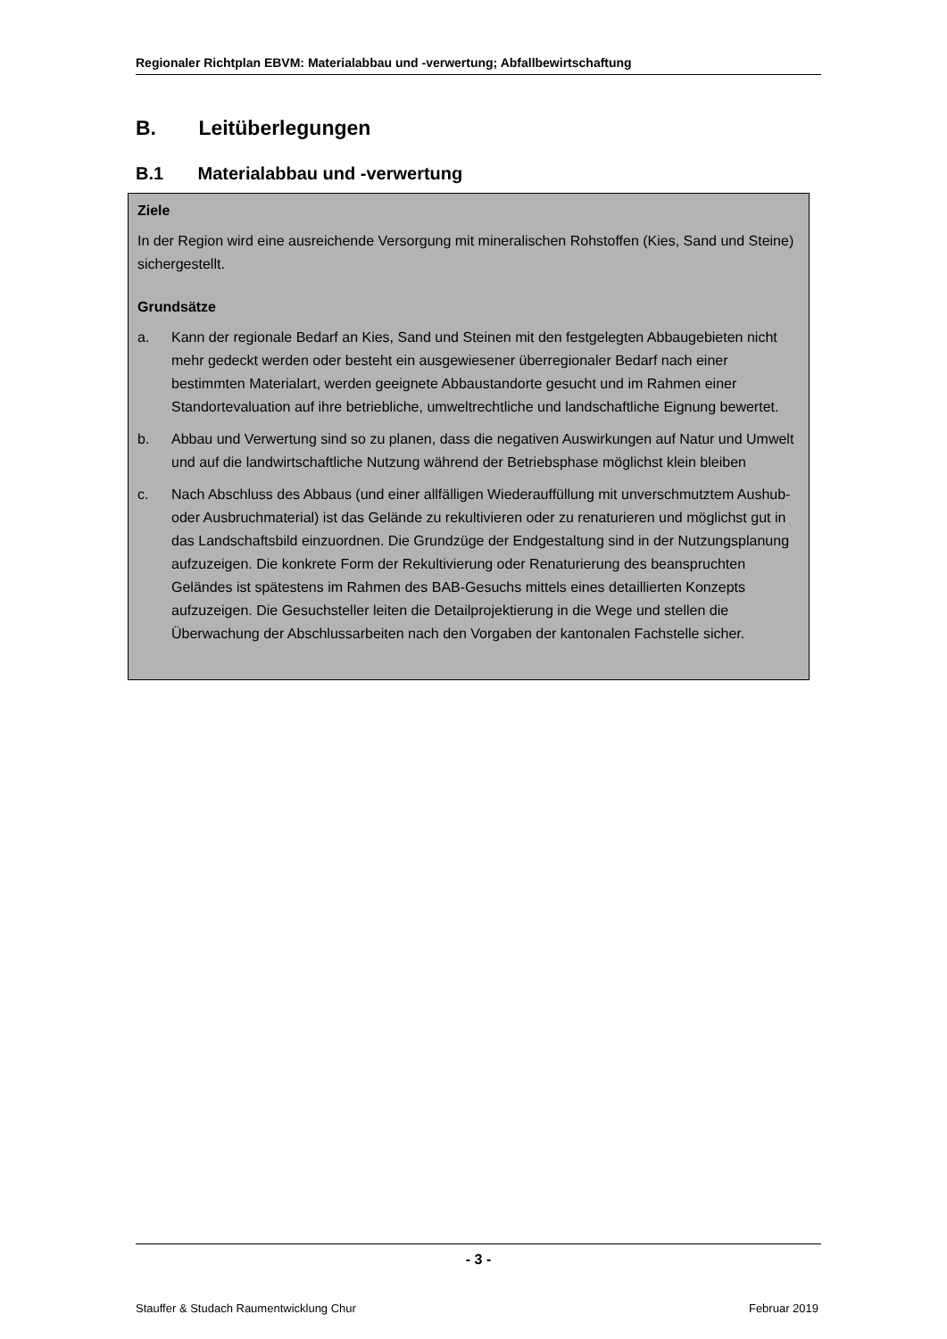Regionaler Richtplan EBVM: Materialabbau und -verwertung; Abfallbewirtschaftung
B. Leitüberlegungen
B.1 Materialabbau und -verwertung
Ziele
In der Region wird eine ausreichende Versorgung mit mineralischen Rohstoffen (Kies, Sand und Steine) sichergestellt.
Grundsätze
a. Kann der regionale Bedarf an Kies, Sand und Steinen mit den festgelegten Abbaugebieten nicht mehr gedeckt werden oder besteht ein ausgewiesener überregionaler Bedarf nach einer bestimmten Materialart, werden geeignete Abbaustandorte gesucht und im Rahmen einer Standortevaluation auf ihre betriebliche, umweltrechtliche und landschaftliche Eignung bewertet.
b. Abbau und Verwertung sind so zu planen, dass die negativen Auswirkungen auf Natur und Umwelt und auf die landwirtschaftliche Nutzung während der Betriebsphase möglichst klein bleiben
c. Nach Abschluss des Abbaus (und einer allfälligen Wiederauffüllung mit unverschmutztem Aushub- oder Ausbruchmaterial) ist das Gelände zu rekultivieren oder zu renaturieren und möglichst gut in das Landschaftsbild einzuordnen. Die Grundzüge der Endgestaltung sind in der Nutzungsplanung aufzuzeigen. Die konkrete Form der Rekultivierung oder Renaturierung des beanspruchten Geländes ist spätestens im Rahmen des BAB-Gesuchs mittels eines detaillierten Konzepts aufzuzeigen. Die Gesuchsteller leiten die Detailprojektierung in die Wege und stellen die Überwachung der Abschlussarbeiten nach den Vorgaben der kantonalen Fachstelle sicher.
- 3 -
Stauffer & Studach Raumentwicklung Chur Februar 2019